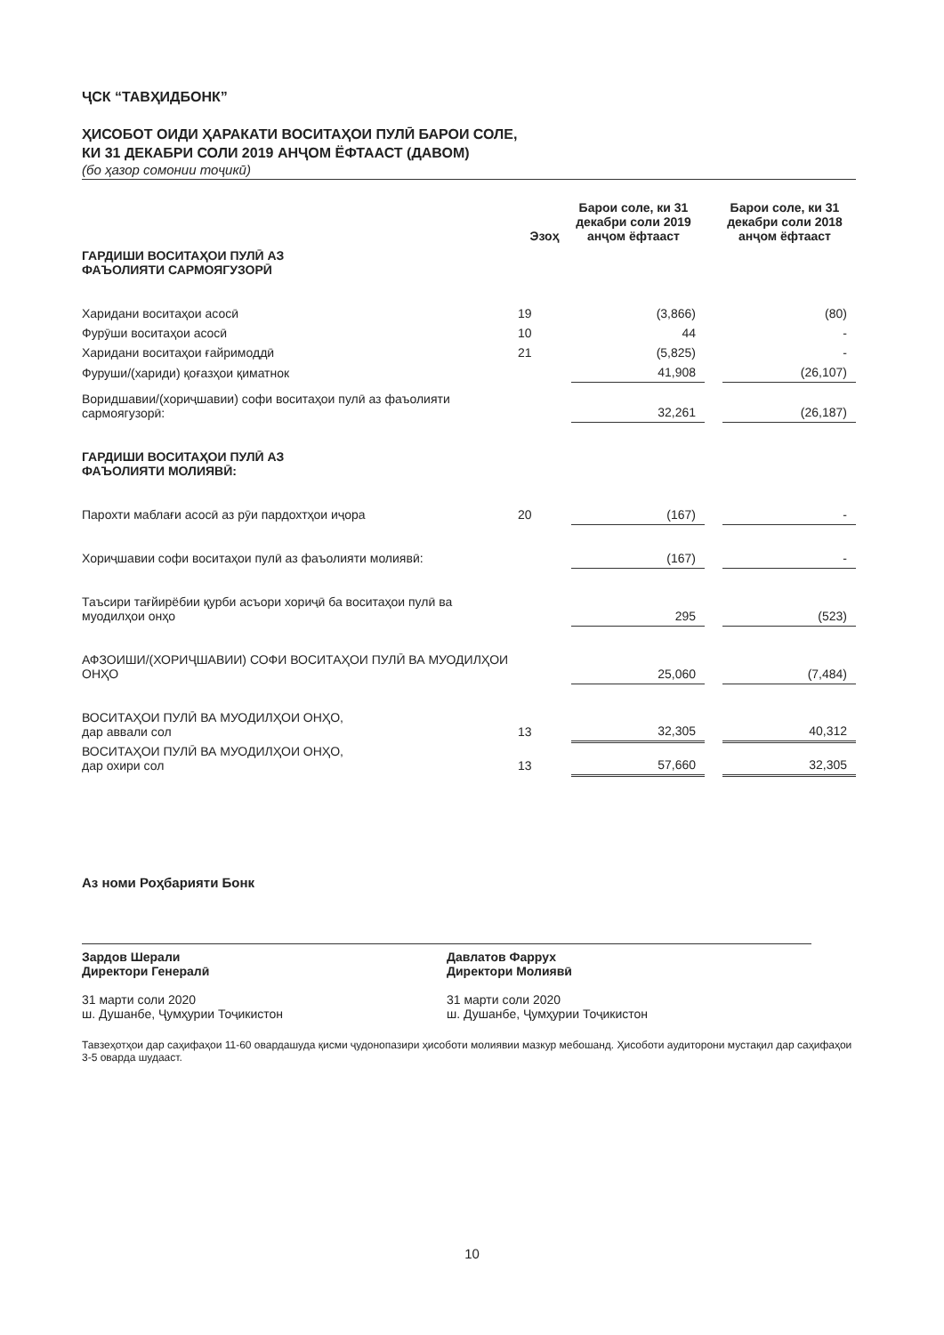ҶСК “ТАВҲИДБОНК”
ҲИСОБОТ ОИДИ ҲАРАКАТИ ВОСИТАҲОИ ПУЛӢ БАРОИ СОЛЕ,
КИ 31 ДЕКАБРИ СОЛИ 2019 АНҶОМ ЁФТААСТ (ДАВОМ)
(бо ҳазор сомонии тоҷикӣ)
| | Эзоҳ | Барои соле, ки 31 декабри соли 2019 анҷом ёфтааст | | Барои соле, ки 31 декабри соли 2018 анҷом ёфтааст |
| --- | --- | --- | --- | --- |
| ГАРДИШИ ВОСИТАҲОИ ПУЛӢ АЗ ФАЪОЛИЯТИ САРМОЯГУЗОРӢ | | | | |
| Харидани воситаҳои асосӣ | 19 | (3,866) | | (80) |
| Фурӯши воситаҳои асосӣ | 10 | 44 | | - |
| Харидани воситаҳои ғайримоддӣ | 21 | (5,825) | | - |
| Фуруши/(хариди) қоғазҳои қиматнок | | 41,908 | | (26,107) |
| Воридшавии/(хориҷшавии) софи воситаҳои пулӣ аз фаъолияти сармоягузорӣ: | | 32,261 | | (26,187) |
| ГАРДИШИ ВОСИТАҲОИ ПУЛӢ АЗ ФАЪОЛИЯТИ МОЛИЯВӢ: | | | | |
| Парохти маблағи асосӣ аз рӯи пардохтҳои иҷора | 20 | (167) | | - |
| Хориҷшавии софи воситаҳои пулӣ аз фаъолияти молиявӣ: | | (167) | | - |
| Таъсири тағйирёбии қурби асъори хориҷӣ ба воситаҳои пулӣ ва муодилҳои онҳо | | 295 | | (523) |
| АФЗОИШИ/(ХОРИҶШАВИИ) СОФИ ВОСИТАҲОИ ПУЛӢ ВА МУОДИЛҲОИ ОНҲО | | 25,060 | | (7,484) |
| ВОСИТАҲОИ ПУЛӢ ВА МУОДИЛҲОИ ОНҲО, дар аввали сол | 13 | 32,305 | | 40,312 |
| ВОСИТАҲОИ ПУЛӢ ВА МУОДИЛҲОИ ОНҲО, дар охири сол | 13 | 57,660 | | 32,305 |
Аз номи Роҳбарияти Бонк
Зардов Шерали
Директори Генералӣ
31 марти соли 2020
ш. Душанбе, Ҷумҳурии Тоҷикистон
Давлатов Фаррух
Директори Молиявӣ
31 марти соли 2020
ш. Душанбе, Ҷумҳурии Тоҷикистон
Тавзеҳотҳои дар саҳифаҳои 11-60 овардашуда қисми ҷудонопазири ҳисоботи молиявии мазкур мебошанд. Ҳисоботи аудиторони мустақил дар саҳифаҳои 3-5 оварда шудааст.
10